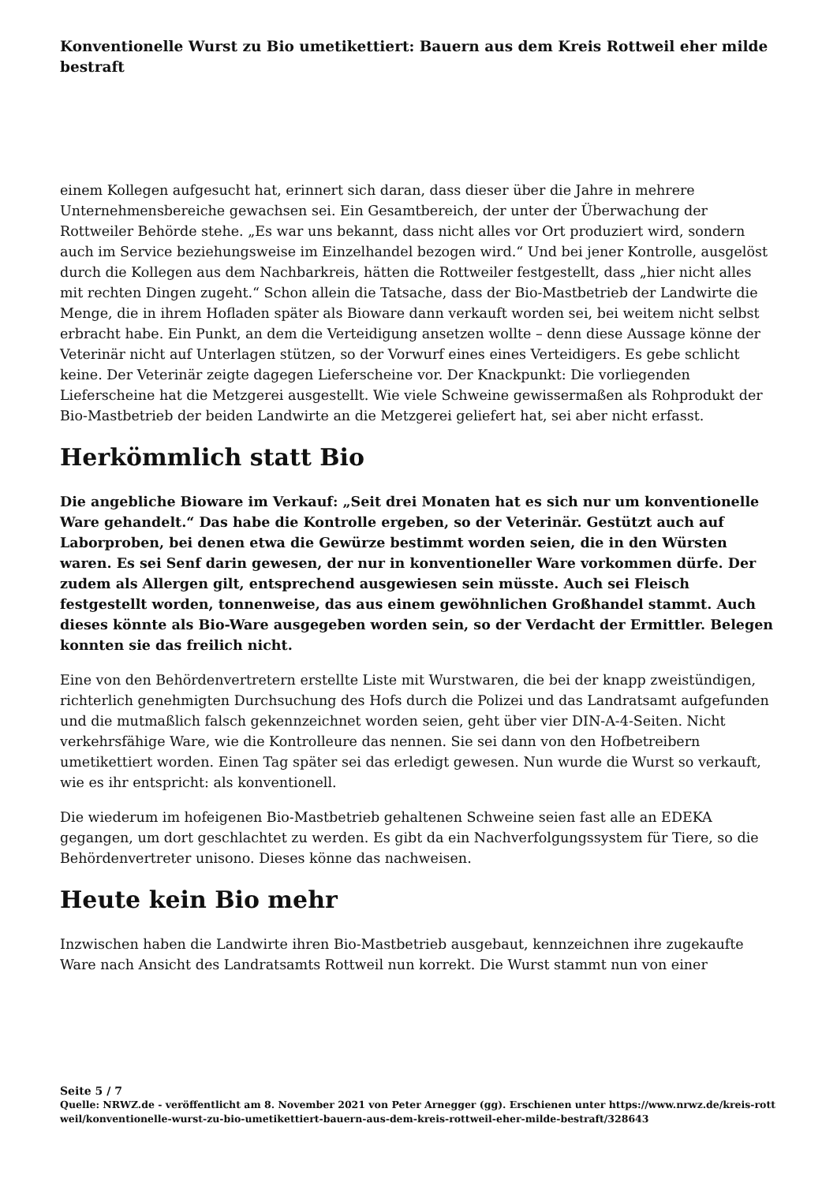Konventionelle Wurst zu Bio umetikettiert: Bauern aus dem Kreis Rottweil eher milde bestraft
einem Kollegen aufgesucht hat, erinnert sich daran, dass dieser über die Jahre in mehrere Unternehmensbereiche gewachsen sei. Ein Gesamtbereich, der unter der Überwachung der Rottweiler Behörde stehe. „Es war uns bekannt, dass nicht alles vor Ort produziert wird, sondern auch im Service beziehungsweise im Einzelhandel bezogen wird.“ Und bei jener Kontrolle, ausgelöst durch die Kollegen aus dem Nachbarkreis, hätten die Rottweiler festgestellt, dass „hier nicht alles mit rechten Dingen zugeht.“ Schon allein die Tatsache, dass der Bio-Mastbetrieb der Landwirte die Menge, die in ihrem Hofladen später als Bioware dann verkauft worden sei, bei weitem nicht selbst erbracht habe. Ein Punkt, an dem die Verteidigung ansetzen wollte – denn diese Aussage könne der Veterinär nicht auf Unterlagen stützen, so der Vorwurf eines eines Verteidigers. Es gebe schlicht keine. Der Veterinär zeigte dagegen Lieferscheine vor. Der Knackpunkt: Die vorliegenden Lieferscheine hat die Metzgerei ausgestellt. Wie viele Schweine gewissermaßen als Rohprodukt der Bio-Mastbetrieb der beiden Landwirte an die Metzgerei geliefert hat, sei aber nicht erfasst.
Herkömmlich statt Bio
Die angebliche Bioware im Verkauf: „Seit drei Monaten hat es sich nur um konventionelle Ware gehandelt.“ Das habe die Kontrolle ergeben, so der Veterinär. Gestützt auch auf Laborproben, bei denen etwa die Gewürze bestimmt worden seien, die in den Würsten waren. Es sei Senf darin gewesen, der nur in konventioneller Ware vorkommen dürfe. Der zudem als Allergen gilt, entsprechend ausgewiesen sein müsste. Auch sei Fleisch festgestellt worden, tonnenweise, das aus einem gewöhnlichen Großhandel stammt. Auch dieses könnte als Bio-Ware ausgegeben worden sein, so der Verdacht der Ermittler. Belegen konnten sie das freilich nicht.
Eine von den Behördenvertretern erstellte Liste mit Wurstwaren, die bei der knapp zweistündigen, richterlich genehmigten Durchsuchung des Hofs durch die Polizei und das Landratsamt aufgefunden und die mutmaßlich falsch gekennzeichnet worden seien, geht über vier DIN-A-4-Seiten. Nicht verkehrsfähige Ware, wie die Kontrolleure das nennen. Sie sei dann von den Hofbetreibern umetikettiert worden. Einen Tag später sei das erledigt gewesen. Nun wurde die Wurst so verkauft, wie es ihr entspricht: als konventionell.
Die wiederum im hofeigenen Bio-Mastbetrieb gehaltenen Schweine seien fast alle an EDEKA gegangen, um dort geschlachtet zu werden. Es gibt da ein Nachverfolgungssystem für Tiere, so die Behördenvertreter unisono. Dieses könne das nachweisen.
Heute kein Bio mehr
Inzwischen haben die Landwirte ihren Bio-Mastbetrieb ausgebaut, kennzeichnen ihre zugekaufte Ware nach Ansicht des Landratsamts Rottweil nun korrekt. Die Wurst stammt nun von einer
Seite 5 / 7
Quelle: NRWZ.de - veröffentlicht am 8. November 2021 von Peter Arnegger (gg). Erschienen unter https://www.nrwz.de/kreis-rottweil/konventionelle-wurst-zu-bio-umetikettiert-bauern-aus-dem-kreis-rottweil-eher-milde-bestraft/328643